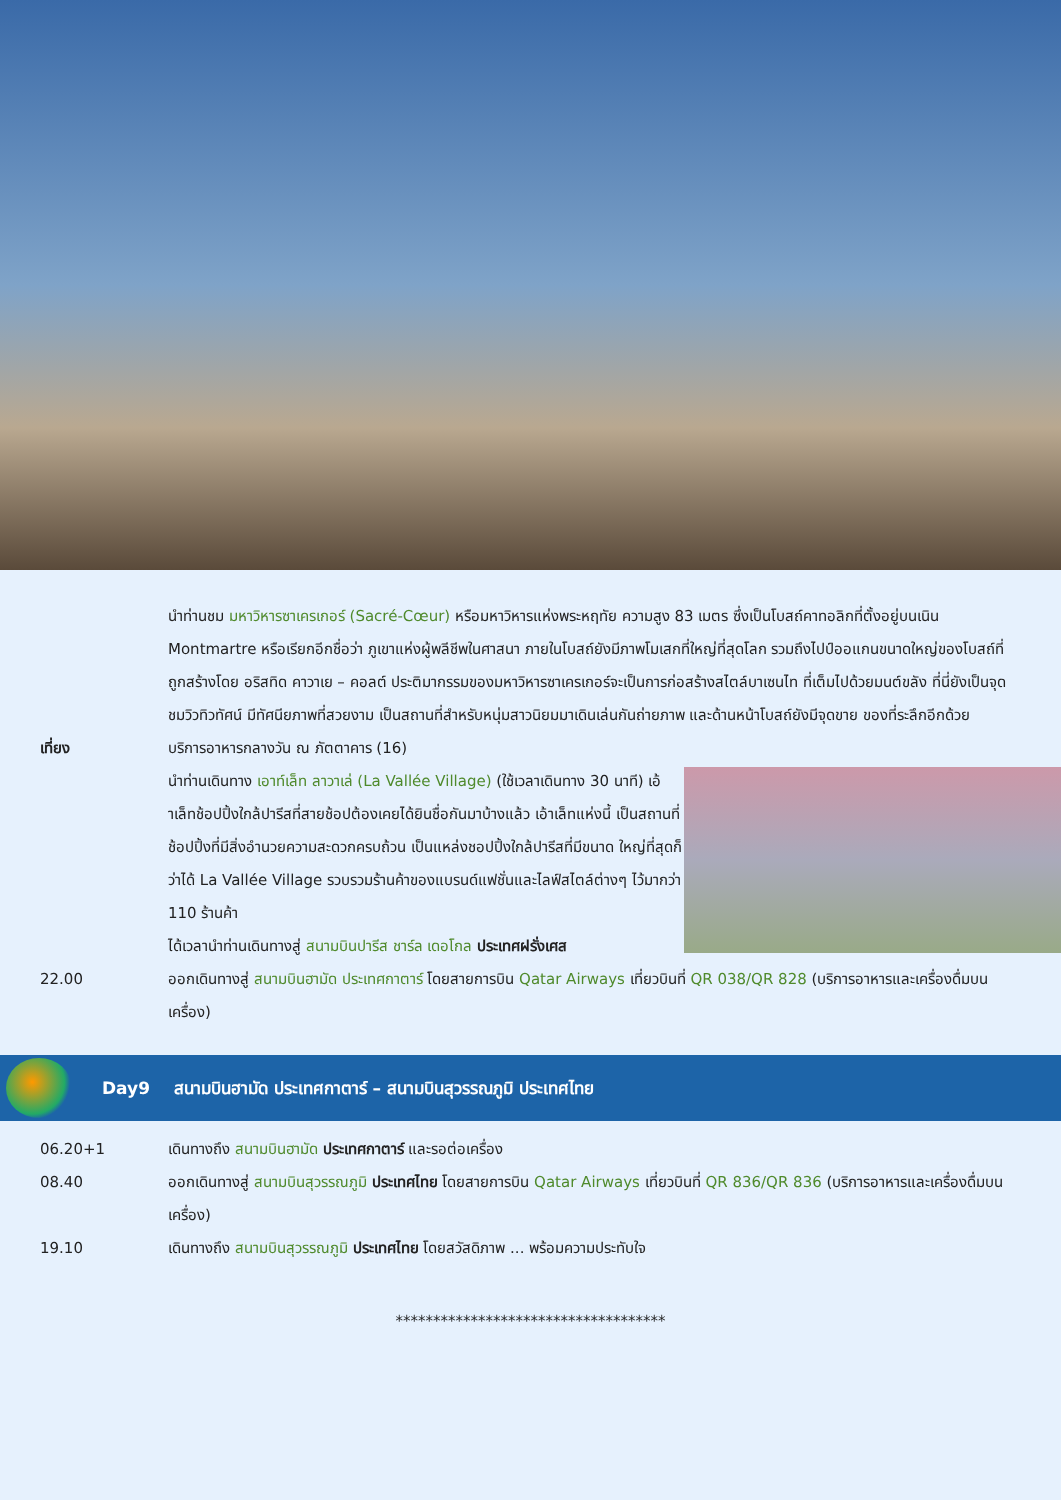นำท่านชม มหาวิหารซาเครเกอร์ (Sacré-Cœur) หรือมหาวิหารแห่งพระหฤทัย ความสูง 83 เมตร ซึ่งเป็นโบสถ์คาทอลิกที่ตั้งอยู่บนเนิน Montmartre หรือเรียกอีกชื่อว่า ภูเขาแห่งผู้พลีชีพในศาสนา ภายในโบสถ์ยังมีภาพโมเสกที่ใหญ่ที่สุดโลก รวมถึงไปป์ออแกนขนาดใหญ่ของโบสถ์ที่ถูกสร้างโดย อริสทิด คาวาเย – คอลต์ ประติมากรรมของมหาวิหารซาเครเกอร์จะเป็นการก่อสร้างสไตล์บาเซนไท ที่เต็มไปด้วยมนต์ขลัง ที่นี่ยังเป็นจุดชมวิวทิวทัศน์ มีทัศนียภาพที่สวยงาม เป็นสถานที่สำหรับหนุ่มสาวนิยมมาเดินเล่นกันถ่ายภาพ และด้านหน้าโบสถ์ยังมีจุดขาย ของที่ระลึกอีกด้วย
เที่ยง บริการอาหารกลางวัน ณ ภัตตาคาร (16)
นำท่านเดินทาง เอาท์เล็ท ลาวาเล่ (La Vallée Village) (ใช้เวลาเดินทาง 30 นาที) เอ้าเล็ทช้อปปิ้งใกล้ปารีสที่สายช้อปต้องเคยได้ยินชื่อกันมาบ้างแล้ว เอ้าเล็ทแห่งนี้ เป็นสถานที่ช้อปปิ้งที่มีสิ่งอำนวยความสะดวกครบถ้วน เป็นแหล่งชอปปิ้งใกล้ปารีสที่มีขนาด ใหญ่ที่สุดก็ว่าได้ La Vallée Village รวบรวมร้านค้าของแบรนด์แฟชั่นและไลฟ์สไตล์ต่างๆ ไว้มากว่า 110 ร้านค้า
ได้เวลานำท่านเดินทางสู่ สนามบินปารีส ชาร์ล เดอโกล ประเทศฝรั่งเศส
22.00 ออกเดินทางสู่ สนามบินฮามัด ประเทศกาตาร์ โดยสายการบิน Qatar Airways เที่ยวบินที่ QR 038/QR 828 (บริการอาหารและเครื่องดื่มบนเครื่อง)
Day9 สนามบินฮามัด ประเทศกาตาร์ – สนามบินสุวรรณภูมิ ประเทศไทย
06.20+1 เดินทางถึง สนามบินฮามัด ประเทศกาตาร์ และรอต่อเครื่อง
08.40 ออกเดินทางสู่ สนามบินสุวรรณภูมิ ประเทศไทย โดยสายการบิน Qatar Airways เที่ยวบินที่ QR 836/QR 836 (บริการอาหารและเครื่องดื่มบนเครื่อง)
19.10 เดินทางถึง สนามบินสุวรรณภูมิ ประเทศไทย โดยสวัสดิภาพ ... พร้อมความประทับใจ
************************************